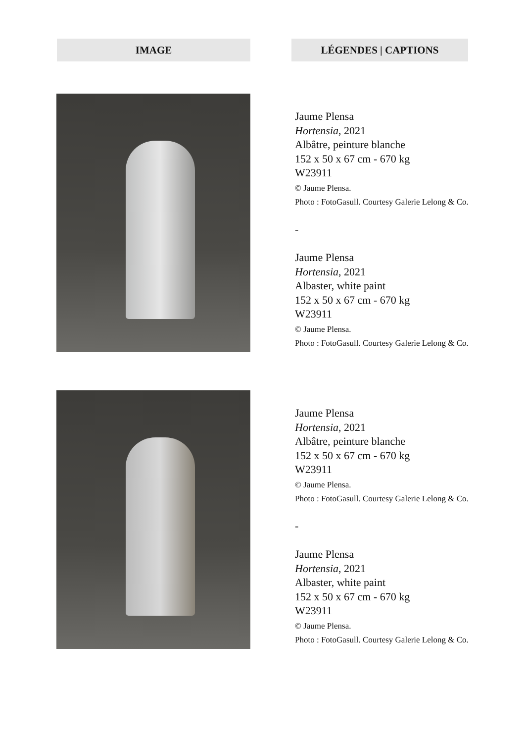IMAGE LÉGENDES | CAPTIONS
Jaume Plensa
Hortensia, 2021
Albâtre, peinture blanche
152 x 50 x 67 cm - 670 kg
W23911
© Jaume Plensa.
Photo : FotoGasull. Courtesy Galerie Lelong & Co.
-
Jaume Plensa
Hortensia, 2021
Albaster, white paint
152 x 50 x 67 cm - 670 kg
W23911
© Jaume Plensa.
Photo : FotoGasull. Courtesy Galerie Lelong & Co.
Jaume Plensa
Hortensia, 2021
Albâtre, peinture blanche
152 x 50 x 67 cm - 670 kg
W23911
© Jaume Plensa.
Photo : FotoGasull. Courtesy Galerie Lelong & Co.
-
Jaume Plensa
Hortensia, 2021
Albaster, white paint
152 x 50 x 67 cm - 670 kg
W23911
© Jaume Plensa.
Photo : FotoGasull. Courtesy Galerie Lelong & Co.